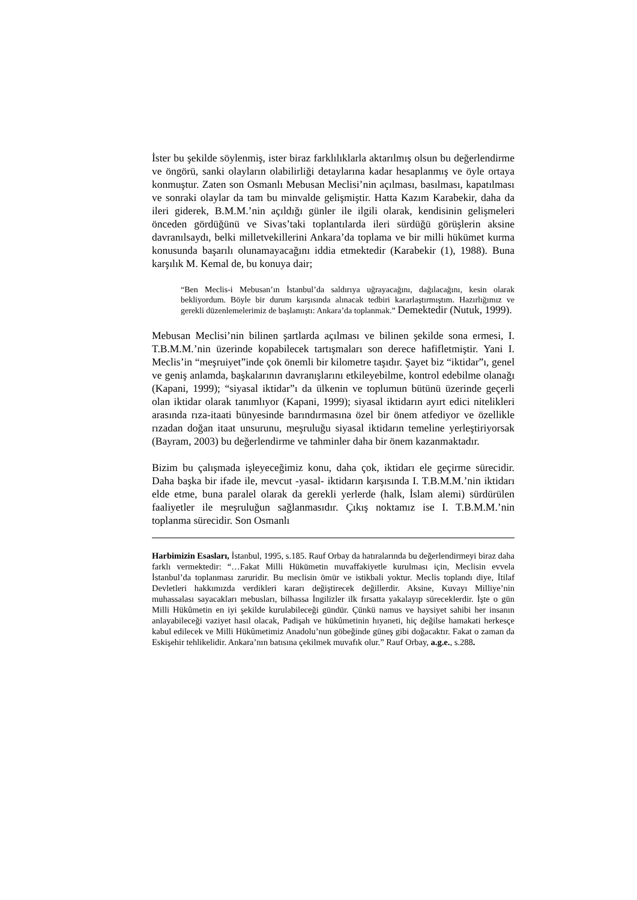İster bu şekilde söylenmiş, ister biraz farklılıklarla aktarılmış olsun bu değerlendirme ve öngörü, sanki olayların olabilirliği detaylarına kadar hesaplanmış ve öyle ortaya konmuştur. Zaten son Osmanlı Mebusan Meclisi’nin açılması, basılması, kapatılması ve sonraki olaylar da tam bu minvalde gelişmiştir. Hatta Kazım Karabekir, daha da ileri giderek, B.M.M.’nin açıldığı günler ile ilgili olarak, kendisinin gelişmeleri önceden gördüğünü ve Sivas’taki toplantılarda ileri sürdüğü görüşlerin aksine davranılsaydı, belki milletvekillerini Ankara’da toplama ve bir milli hükümet kurma konusunda başarılı olunamayacağını iddia etmektedir (Karabekir (1), 1988). Buna karşılık M. Kemal de, bu konuya dair;
“Ben Meclis-i Mebusan’ın İstanbul’da saldırıya uğrayacağını, dağılacağını, kesin olarak bekliyordum. Böyle bir durum karşısında alınacak tedbiri kararlaştırmıştım. Hazırlığımız ve gerekli düzenlemelerimiz de başlamıştı: Ankara’da toplanmak.” Demektedir (Nutuk, 1999).
Mebusan Meclisi’nin bilinen şartlarda açılması ve bilinen şekilde sona ermesi, I. T.B.M.M.’nin üzerinde kopabilecek tartışmaları son derece hafifletmiştir. Yani I. Meclis’in “meşruiyet”inde çok önemli bir kilometre taşıdır. Şayet biz “iktidar”ı, genel ve geniş anlamda, başkalarının davranışlarını etkileyebilme, kontrol edebilme olanağı (Kapani, 1999); “siyasal iktidar”ı da ülkenin ve toplumun bütünü üzerinde geçerli olan iktidar olarak tanımlıyor (Kapani, 1999); siyasal iktidarın ayırt edici nitelikleri arasında rıza-itaati bünyesinde barındırmasına özel bir önem atfediyor ve özellikle rızadan doğan itaat unsurunu, meşruluğu siyasal iktidarın temeline yerleştiriyorsak (Bayram, 2003) bu değerlendirme ve tahminler daha bir önem kazanmaktadır.
Bizim bu çalışmada işleyeceğimiz konu, daha çok, iktidarı ele geçirme sürecidir. Daha başka bir ifade ile, mevcut -yasal- iktidarın karşısında I. T.B.M.M.’nin iktidarı elde etme, buna paralel olarak da gerekli yerlerde (halk, İslam alemi) sürdürülen faaliyetler ile meşruluğun sağlanmasıdır. Çıkış noktamız ise I. T.B.M.M.’nin toplanma sürecidir. Son Osmanlı
Harbimizin Esasları, İstanbul, 1995, s.185. Rauf Orbay da hatıralarında bu değerlendirmeyi biraz daha farklı vermektedir: “…Fakat Milli Hükümetin muvaffakiyetle kurulması için, Meclisin evvela İstanbul’da toplanması zaruridir. Bu meclisin ömür ve istikbali yoktur. Meclis toplandı diye, İtilaf Devletleri hakkımızda verdikleri kararı değiştirecek değillerdir. Aksine, Kuvayı Milliye’nin muhassalası sayacakları mebusları, bilhassa İngilizler ilk fırsatta yakalayıp süreceklerdir. İşte o gün Milli Hükûmetin en iyi şekilde kurulabileceği gündür. Çünkü namus ve haysiyet sahibi her insanın anlayabileceği vaziyet hasıl olacak, Padişah ve hükûmetinin hıyaneti, hiç değilse hamakati herkesçe kabul edilecek ve Milli Hükûmetimiz Anadolu’nun göbeğinde güneş gibi doğacaktır. Fakat o zaman da Eskişehir tehlikelidir. Ankara’nın batısına çekilmek muvafık olur.” Rauf Orbay, a.g.e., s.288.